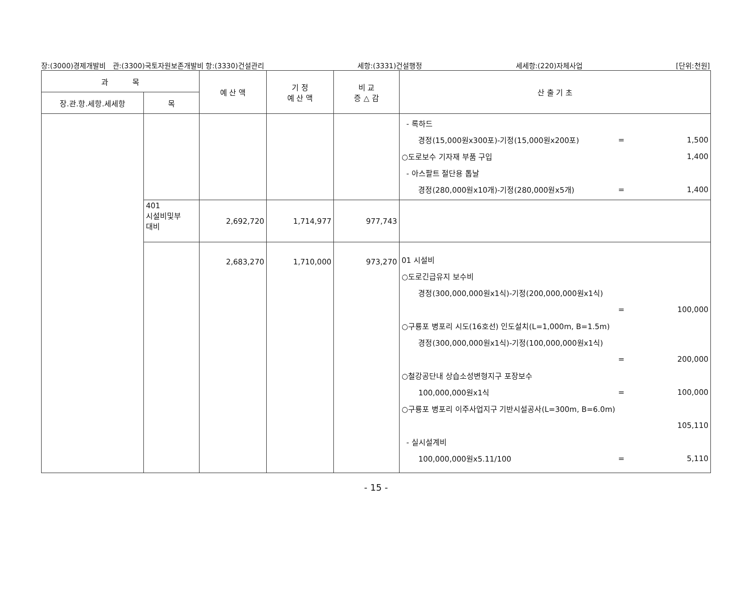장:(3000)경제개발비 관:(3300)국토자원보존개발비 항:(3330)건설관리 세항:(3331)건설행정 세세항:(220)자체사업 [단위:천원]
| 과 목 | | 예 산 액 | 기 정 예 산 액 | 비 교 증 △ 감 | 산 출 기 초 |
| --- | --- | --- | --- | --- | --- |
| 장.관.항.세항.세세항 | 목 | | | | |
| | | | | | - 록하드 경정(15,000원x300포)-기정(15,000원x200포) = 1,500 ○도로보수 기자재 부품 구입 1,400 - 아스팔트 절단용 톱날 경정(280,000원x10개)-기정(280,000원x5개) = 1,400 |
| | 401 시설비및부 대비 | 2,692,720 | 1,714,977 | 977,743 | |
| | | 2,683,270 | 1,710,000 | 973,270 | 01 시설비 ○도로긴급유지 보수비 경정(300,000,000원x1식)-기정(200,000,000원x1식) = 100,000 ○구룡포 병포리 시도(16호선) 인도설치(L=1,000m, B=1.5m) 경정(300,000,000원x1식)-기정(100,000,000원x1식) = 200,000 ○철강공단내 상습소성변형지구 포장보수 100,000,000원x1식 = 100,000 ○구룡포 병포리 이주사업지구 기반시설공사(L=300m, B=6.0m) 105,110 - 실시설계비 100,000,000원x5.11/100 = 5,110 |
- 15 -